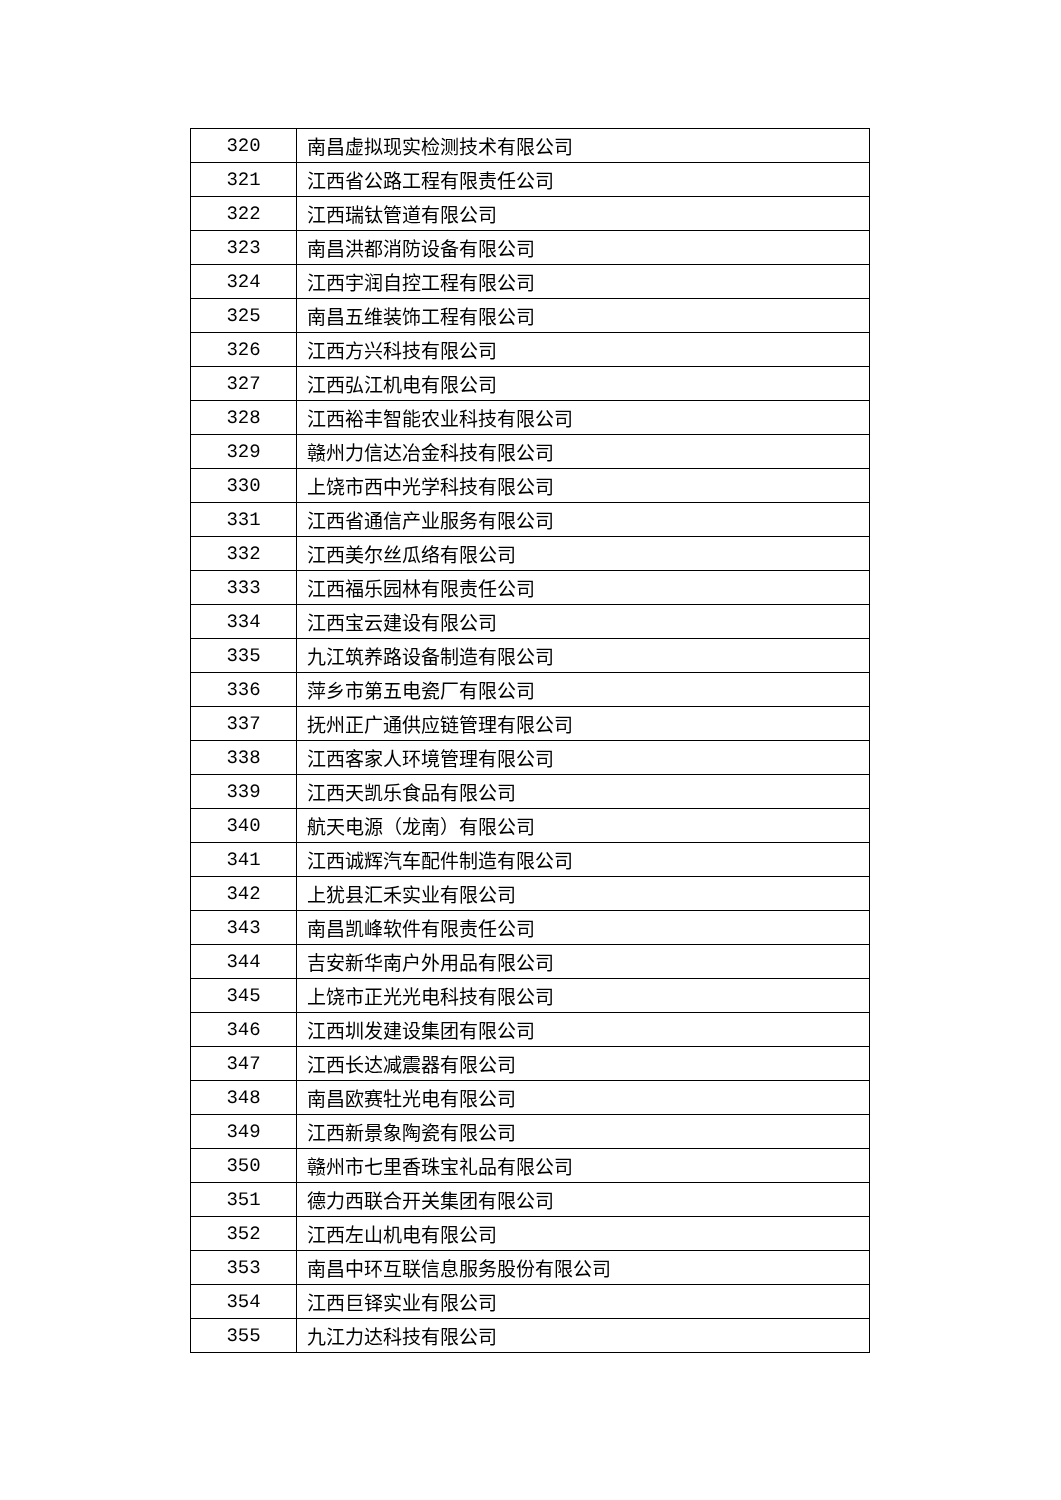| 320 | 南昌虚拟现实检测技术有限公司 |
| 321 | 江西省公路工程有限责任公司 |
| 322 | 江西瑞钛管道有限公司 |
| 323 | 南昌洪都消防设备有限公司 |
| 324 | 江西宇润自控工程有限公司 |
| 325 | 南昌五维装饰工程有限公司 |
| 326 | 江西方兴科技有限公司 |
| 327 | 江西弘江机电有限公司 |
| 328 | 江西裕丰智能农业科技有限公司 |
| 329 | 赣州力信达冶金科技有限公司 |
| 330 | 上饶市西中光学科技有限公司 |
| 331 | 江西省通信产业服务有限公司 |
| 332 | 江西美尔丝瓜络有限公司 |
| 333 | 江西福乐园林有限责任公司 |
| 334 | 江西宝云建设有限公司 |
| 335 | 九江筑养路设备制造有限公司 |
| 336 | 萍乡市第五电瓷厂有限公司 |
| 337 | 抚州正广通供应链管理有限公司 |
| 338 | 江西客家人环境管理有限公司 |
| 339 | 江西天凯乐食品有限公司 |
| 340 | 航天电源（龙南）有限公司 |
| 341 | 江西诚辉汽车配件制造有限公司 |
| 342 | 上犹县汇禾实业有限公司 |
| 343 | 南昌凯峰软件有限责任公司 |
| 344 | 吉安新华南户外用品有限公司 |
| 345 | 上饶市正光光电科技有限公司 |
| 346 | 江西圳发建设集团有限公司 |
| 347 | 江西长达减震器有限公司 |
| 348 | 南昌欧赛牡光电有限公司 |
| 349 | 江西新景象陶瓷有限公司 |
| 350 | 赣州市七里香珠宝礼品有限公司 |
| 351 | 德力西联合开关集团有限公司 |
| 352 | 江西左山机电有限公司 |
| 353 | 南昌中环互联信息服务股份有限公司 |
| 354 | 江西巨铎实业有限公司 |
| 355 | 九江力达科技有限公司 |